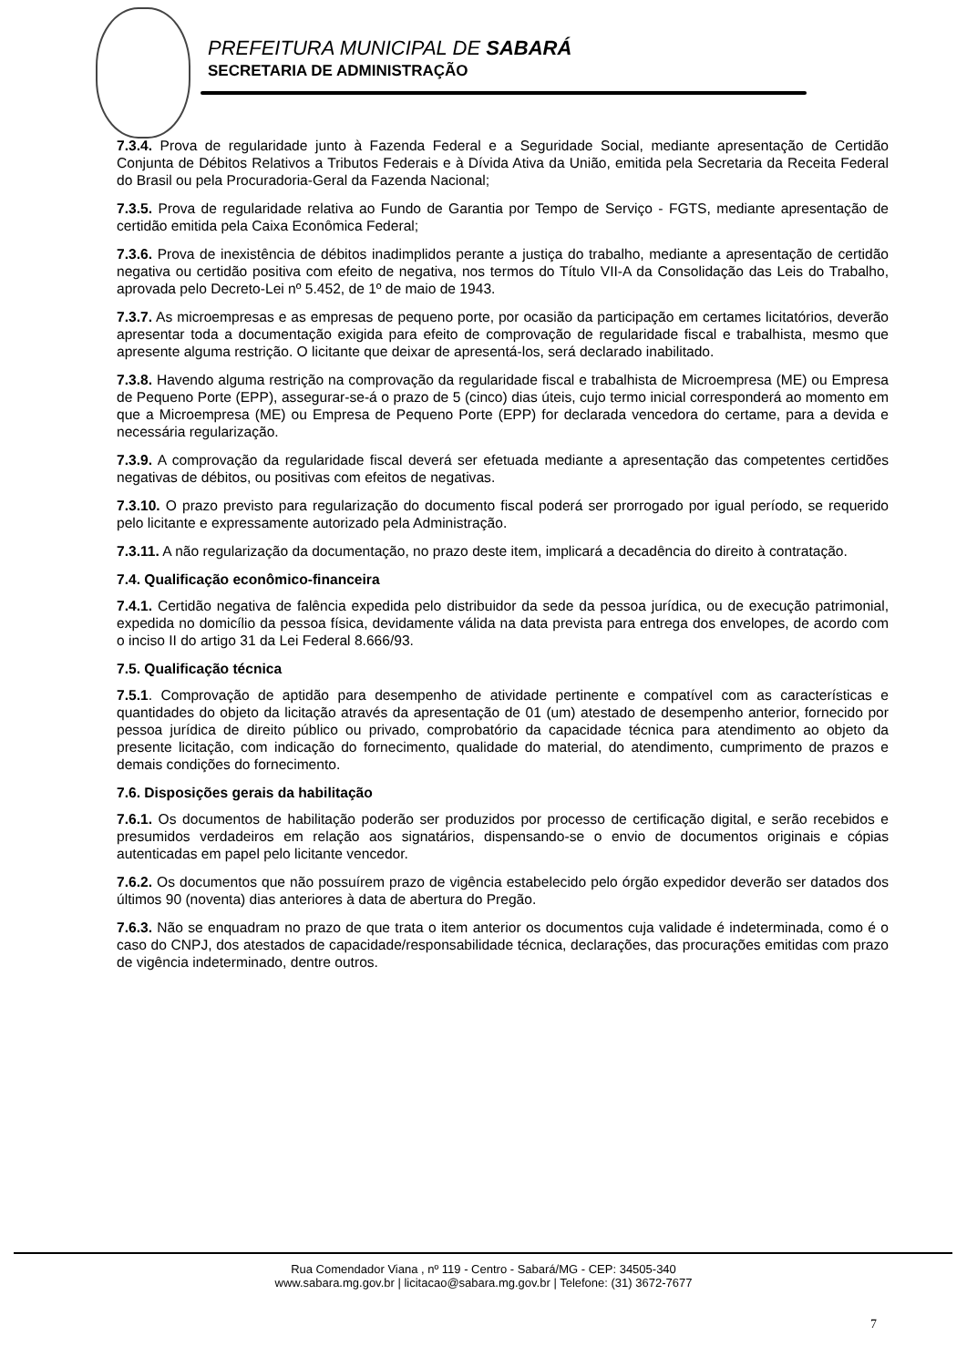PREFEITURA MUNICIPAL DE SABARÁ
SECRETARIA DE ADMINISTRAÇÃO
7.3.4. Prova de regularidade junto à Fazenda Federal e a Seguridade Social, mediante apresentação de Certidão Conjunta de Débitos Relativos a Tributos Federais e à Dívida Ativa da União, emitida pela Secretaria da Receita Federal do Brasil ou pela Procuradoria-Geral da Fazenda Nacional;
7.3.5. Prova de regularidade relativa ao Fundo de Garantia por Tempo de Serviço - FGTS, mediante apresentação de certidão emitida pela Caixa Econômica Federal;
7.3.6. Prova de inexistência de débitos inadimplidos perante a justiça do trabalho, mediante a apresentação de certidão negativa ou certidão positiva com efeito de negativa, nos termos do Título VII-A da Consolidação das Leis do Trabalho, aprovada pelo Decreto-Lei nº 5.452, de 1º de maio de 1943.
7.3.7. As microempresas e as empresas de pequeno porte, por ocasião da participação em certames licitatórios, deverão apresentar toda a documentação exigida para efeito de comprovação de regularidade fiscal e trabalhista, mesmo que apresente alguma restrição. O licitante que deixar de apresentá-los, será declarado inabilitado.
7.3.8. Havendo alguma restrição na comprovação da regularidade fiscal e trabalhista de Microempresa (ME) ou Empresa de Pequeno Porte (EPP), assegurar-se-á o prazo de 5 (cinco) dias úteis, cujo termo inicial corresponderá ao momento em que a Microempresa (ME) ou Empresa de Pequeno Porte (EPP) for declarada vencedora do certame, para a devida e necessária regularização.
7.3.9. A comprovação da regularidade fiscal deverá ser efetuada mediante a apresentação das competentes certidões negativas de débitos, ou positivas com efeitos de negativas.
7.3.10. O prazo previsto para regularização do documento fiscal poderá ser prorrogado por igual período, se requerido pelo licitante e expressamente autorizado pela Administração.
7.3.11. A não regularização da documentação, no prazo deste item, implicará a decadência do direito à contratação.
7.4. Qualificação econômico-financeira
7.4.1. Certidão negativa de falência expedida pelo distribuidor da sede da pessoa jurídica, ou de execução patrimonial, expedida no domicílio da pessoa física, devidamente válida na data prevista para entrega dos envelopes, de acordo com o inciso II do artigo 31 da Lei Federal 8.666/93.
7.5. Qualificação técnica
7.5.1. Comprovação de aptidão para desempenho de atividade pertinente e compatível com as características e quantidades do objeto da licitação através da apresentação de 01 (um) atestado de desempenho anterior, fornecido por pessoa jurídica de direito público ou privado, comprobatório da capacidade técnica para atendimento ao objeto da presente licitação, com indicação do fornecimento, qualidade do material, do atendimento, cumprimento de prazos e demais condições do fornecimento.
7.6. Disposições gerais da habilitação
7.6.1. Os documentos de habilitação poderão ser produzidos por processo de certificação digital, e serão recebidos e presumidos verdadeiros em relação aos signatários, dispensando-se o envio de documentos originais e cópias autenticadas em papel pelo licitante vencedor.
7.6.2. Os documentos que não possuírem prazo de vigência estabelecido pelo órgão expedidor deverão ser datados dos últimos 90 (noventa) dias anteriores à data de abertura do Pregão.
7.6.3. Não se enquadram no prazo de que trata o item anterior os documentos cuja validade é indeterminada, como é o caso do CNPJ, dos atestados de capacidade/responsabilidade técnica, declarações, das procurações emitidas com prazo de vigência indeterminado, dentre outros.
Rua Comendador Viana , nº 119 - Centro - Sabará/MG - CEP: 34505-340
www.sabara.mg.gov.br | licitacao@sabara.mg.gov.br | Telefone: (31) 3672-7677
7